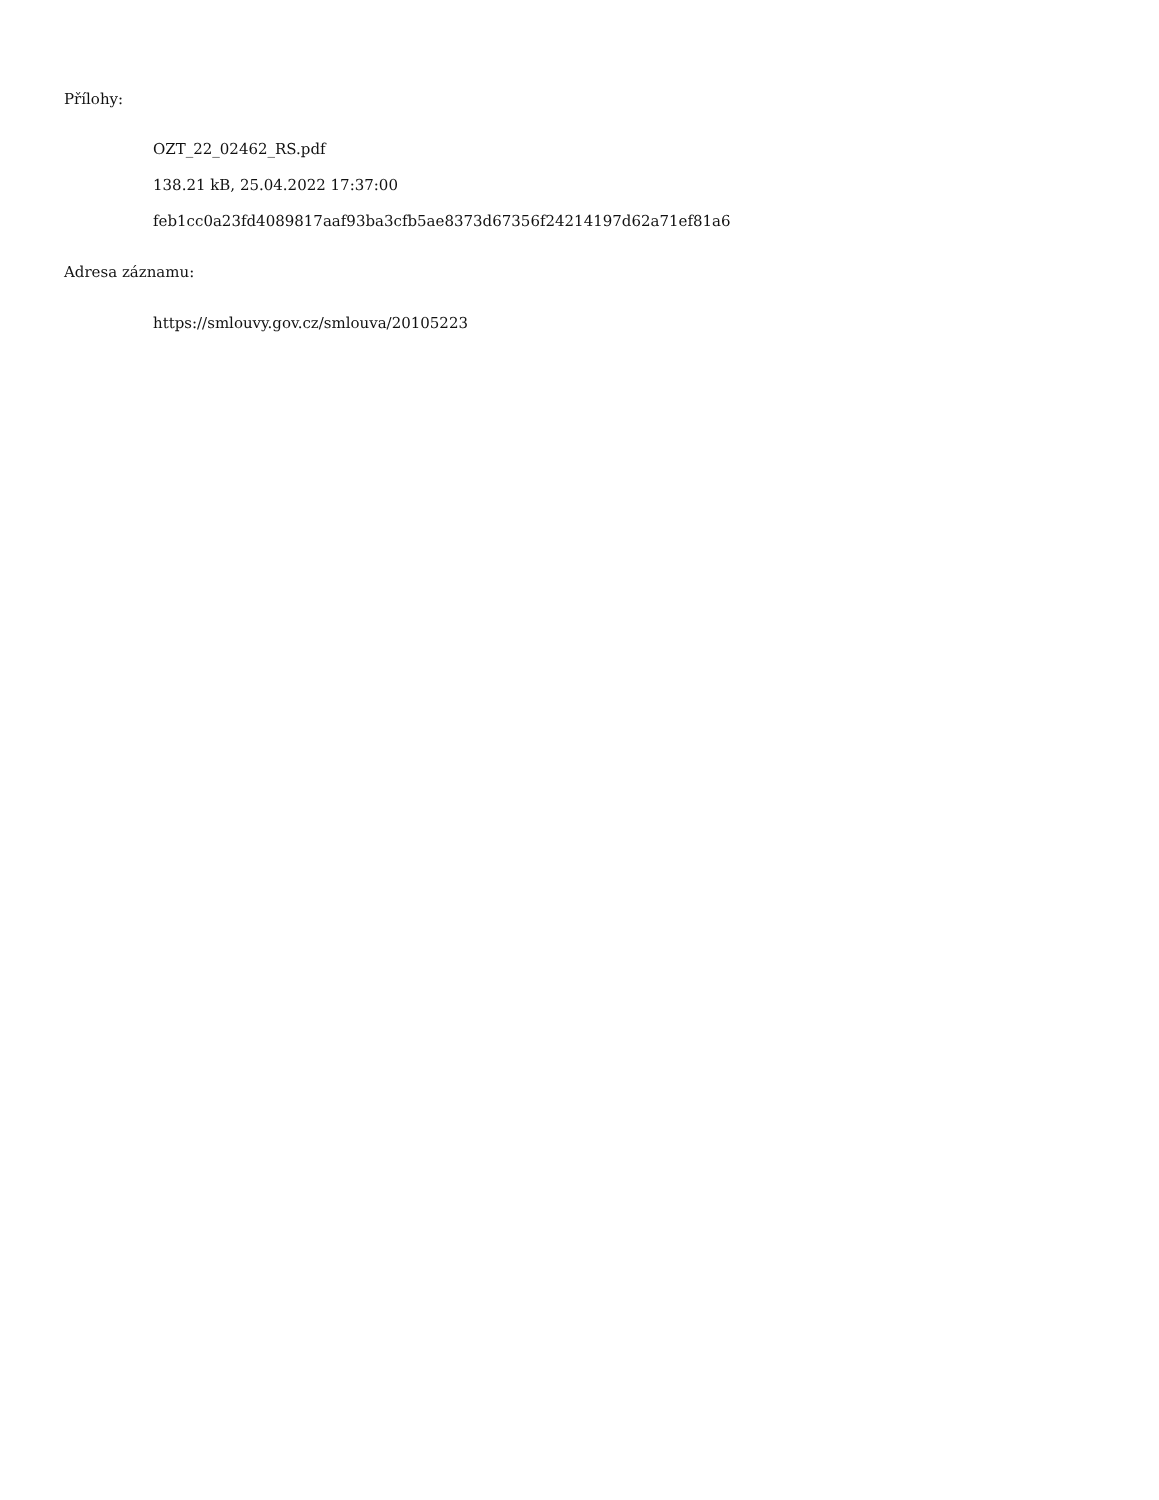Přílohy:
OZT_22_02462_RS.pdf
138.21 kB, 25.04.2022 17:37:00
feb1cc0a23fd4089817aaf93ba3cfb5ae8373d67356f24214197d62a71ef81a6
Adresa záznamu:
https://smlouvy.gov.cz/smlouva/20105223